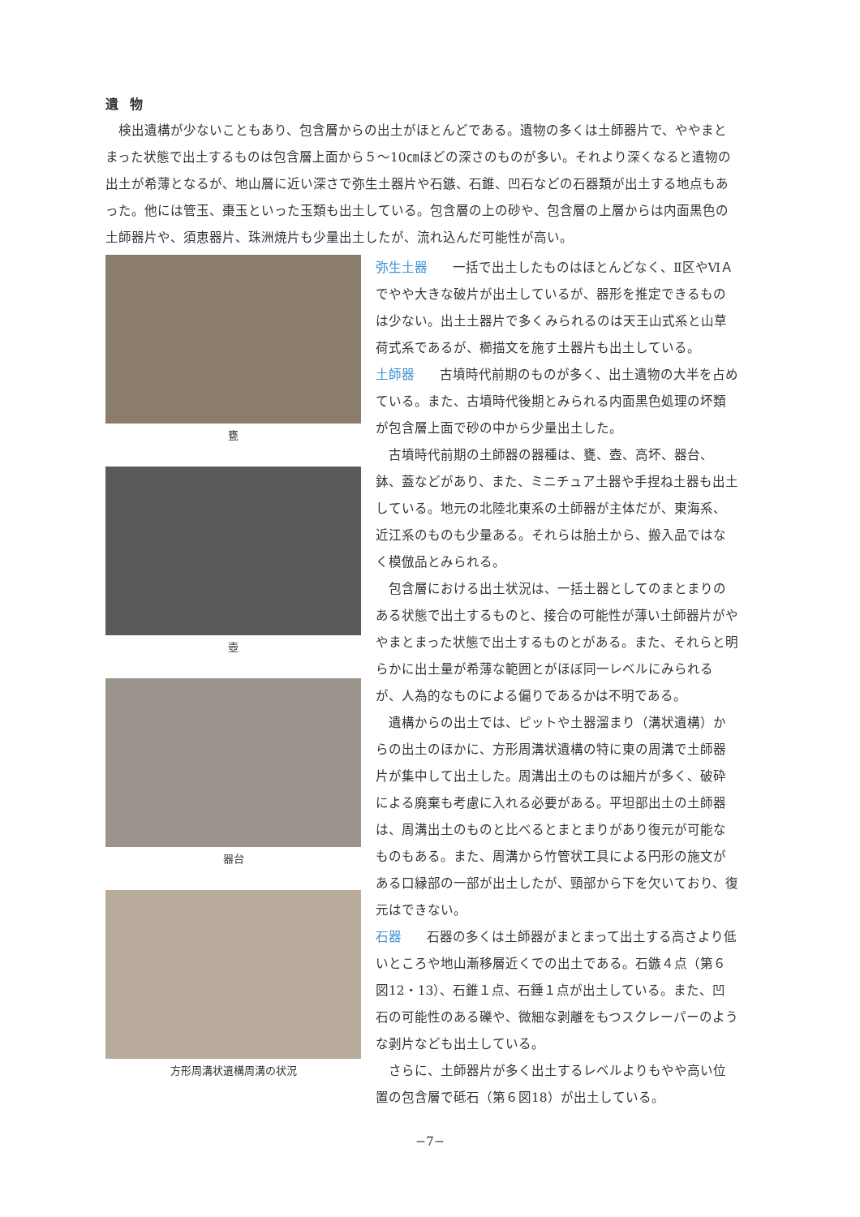遺物
検出遺構が少ないこともあり、包含層からの出土がほとんどである。遺物の多くは土師器片で、ややまとまった状態で出土するものは包含層上面から５～10㎝ほどの深さのものが多い。それより深くなると遺物の出土が希薄となるが、地山層に近い深さで弥生土器片や石鏃、石錐、凹石などの石器類が出土する地点もあった。他には管玉、棗玉といった玉類も出土している。包含層の上の砂や、包含層の上層からは内面黒色の土師器片や、須恵器片、珠洲焼片も少量出土したが、流れ込んだ可能性が高い。
甕
壺
器台
方形周溝状遺構周溝の状況
弥生土器 一括で出土したものはほとんどなく、Ⅱ区やⅥＡでやや大きな破片が出土しているが、器形を推定できるものは少ない。出土土器片で多くみられるのは天王山式系と山草荷式系であるが、櫛描文を施す土器片も出土している。
土師器 古墳時代前期のものが多く、出土遺物の大半を占めている。また、古墳時代後期とみられる内面黒色処理の坏類が包含層上面で砂の中から少量出土した。
古墳時代前期の土師器の器種は、甕、壺、高坏、器台、鉢、蓋などがあり、また、ミニチュア土器や手捏ね土器も出土している。地元の北陸北東系の土師器が主体だが、東海系、近江系のものも少量ある。それらは胎土から、搬入品ではなく模倣品とみられる。
包含層における出土状況は、一括土器としてのまとまりのある状態で出土するものと、接合の可能性が薄い土師器片がややまとまった状態で出土するものとがある。また、それらと明らかに出土量が希薄な範囲とがほぼ同一レベルにみられるが、人為的なものによる偏りであるかは不明である。
遺構からの出土では、ピットや土器溜まり（溝状遺構）からの出土のほかに、方形周溝状遺構の特に東の周溝で土師器片が集中して出土した。周溝出土のものは細片が多く、破砕による廃棄も考慮に入れる必要がある。平坦部出土の土師器は、周溝出土のものと比べるとまとまりがあり復元が可能なものもある。また、周溝から竹管状工具による円形の施文がある口縁部の一部が出土したが、頸部から下を欠いており、復元はできない。
石器 石器の多くは土師器がまとまって出土する高さより低いところや地山漸移層近くでの出土である。石鏃４点（第６図12・13）、石錐１点、石錘１点が出土している。また、凹石の可能性のある礫や、微細な剥離をもつスクレーパーのような剥片なども出土している。
さらに、土師器片が多く出土するレベルよりもやや高い位置の包含層で砥石（第６図18）が出土している。
−7−